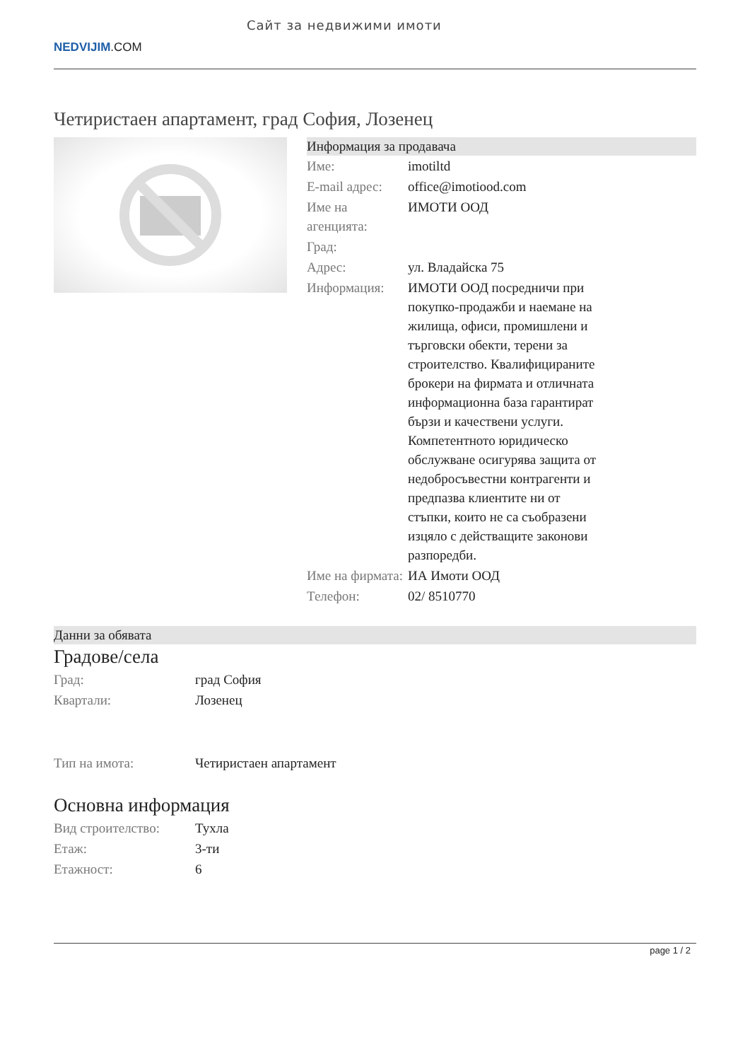NEDVIJIM.COM
Сайт за недвижими имоти
Четиристаен апартамент, град София, Лозенец
Информация за продавача
| Име: | imotiltd |
| E-mail адрес: | office@imotiood.com |
| Име на агенцията: | ИМОТИ ООД |
| Град: | |
| Адрес: | ул. Владайска 75 |
| Информация: | ИМОТИ ООД посредничи при покупко-продажби и наемане на жилища, офиси, промишлени и търговски обекти, терени за строителство. Квалифицираните брокери на фирмата и отличната информационна база гарантират бързи и качествени услуги. Компетентното юридическо обслужване осигурява защита от недобросъвестни контрагенти и предпазва клиентите ни от стъпки, които не са съобразени изцяло с действащите законови разпоредби. |
| Име на фирмата: | ИА Имоти ООД |
| Телефон: | 02/ 8510770 |
Данни за обявата
Градове/села
| Град: | град София |
| Квартали: | Лозенец |
| Тип на имота: | Четиристаен апартамент |
Основна информация
| Вид строителство: | Тухла |
| Етаж: | 3-ти |
| Етажност: | 6 |
page 1 / 2